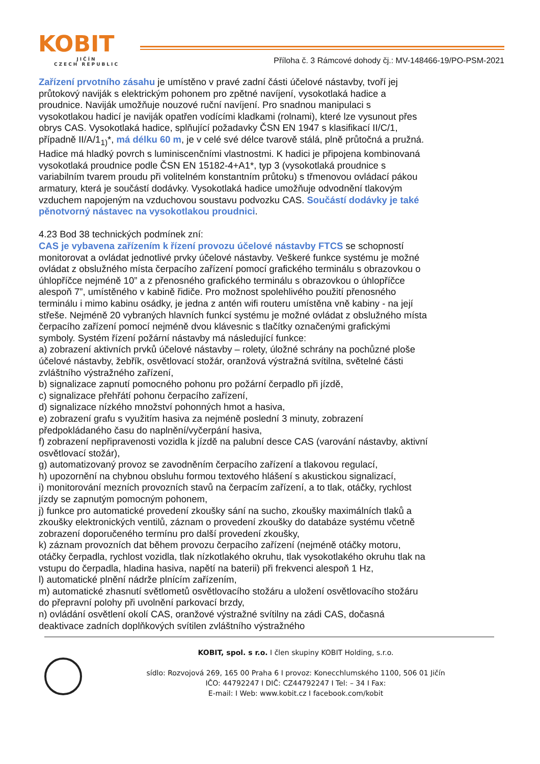KOBIT
JIČÍN
CZECH REPUBLIC
Příloha č. 3 Rámcové dohody čj.: MV-148466-19/PO-PSM-2021
Zařízení prvotního zásahu je umístěno v pravé zadní části účelové nástavby, tvoří jej průtokový naviják s elektrickým pohonem pro zpětné navíjení, vysokotlaká hadice a proudnice. Naviják umožňuje nouzové ruční navíjení. Pro snadnou manipulaci s vysokotlakou hadicí je naviják opatřen vodícími kladkami (rolnami), které lze vysunout přes obrys CAS. Vysokotlaká hadice, splňující požadavky ČSN EN 1947 s klasifikací II/C/1, případně II/A/1<sub>1)</sub>*, má délku 60 m, je v celé své délce tvarově stálá, plně průtočná a pružná. Hadice má hladký povrch s luminiscenčními vlastnostmi. K hadici je připojena kombinovaná vysokotlaká proudnice podle ČSN EN 15182-4+A1*, typ 3 (vysokotlaká proudnice s variabilním tvarem proudu při volitelném konstantním průtoku) s třmenovou ovládací pákou armatury, která je součástí dodávky. Vysokotlaká hadice umožňuje odvodnění tlakovým vzduchem napojeným na vzduchovou soustavu podvozku CAS. Součástí dodávky je také pěnotvorný nástavec na vysokotlakou proudnici.
4.23 Bod 38 technických podmínek zní:
CAS je vybavena zařízením k řízení provozu účelové nástavby FTCS se schopností monitorovat a ovládat jednotlivé prvky účelové nástavby. Veškeré funkce systému je možné ovládat z obslužného místa čerpacího zařízení pomocí grafického terminálu s obrazovkou o úhlopříčce nejméně 10” a z přenosného grafického terminálu s obrazovkou o úhlopříčce alespoň 7”, umístěného v kabině řidiče. Pro možnost spolehlivého použití přenosného terminálu i mimo kabinu osádky, je jedna z antén wifi routeru umístěna vně kabiny - na její střeše. Nejméně 20 vybraných hlavních funkcí systému je možné ovládat z obslužného místa čerpacího zařízení pomocí nejméně dvou klávesnic s tlačítky označenými grafickými symboly. Systém řízení požární nástavby má následující funkce:
a) zobrazení aktivních prvků účelové nástavby – rolety, úložné schrány na pochůzné ploše účelové nástavby, žebřík, osvětlovací stožár, oranžová výstražná svítilna, světelné části zvláštního výstražného zařízení,
b) signalizace zapnutí pomocného pohonu pro požární čerpadlo při jízdě,
c) signalizace přehřátí pohonu čerpacího zařízení,
d) signalizace nízkého množství pohonných hmot a hasiva,
e) zobrazení grafu s využitím hasiva za nejméně poslední 3 minuty, zobrazení předpokládaného času do naplnění/vyčerpání hasiva,
f) zobrazení nepřipravenosti vozidla k jízdě na palubní desce CAS (varování nástavby, aktivní osvětlovací stožár),
g) automatizovaný provoz se zavodněním čerpacího zařízení a tlakovou regulací,
h) upozornění na chybnou obsluhu formou textového hlášení s akustickou signalizací,
i) monitorování mezních provozních stavů na čerpacím zařízení, a to tlak, otáčky, rychlost jízdy se zapnutým pomocným pohonem,
j) funkce pro automatické provedení zkoušky sání na sucho, zkoušky maximálních tlaků a zkoušky elektronických ventilů, záznam o provedení zkoušky do databáze systému včetně zobrazení doporučeného termínu pro další provedení zkoušky,
k) záznam provozních dat během provozu čerpacího zařízení (nejméně otáčky motoru, otáčky čerpadla, rychlost vozidla, tlak nízkotlakého okruhu, tlak vysokotlakého okruhu tlak na vstupu do čerpadla, hladina hasiva, napětí na baterii) při frekvenci alespoň 1 Hz,
l) automatické plnění nádrže plnícím zařízením,
m) automatické zhasnutí světlometů osvětlovacího stožáru a uložení osvětlovacího stožáru do přepravní polohy při uvolnění parkovací brzdy,
n) ovládání osvětlení okolí CAS, oranžové výstražné svítilny na zádi CAS, dočasná deaktivace zadních doplňkových svítilen zvláštního výstražného
KOBIT, spol. s r.o. I člen skupiny KOBIT Holding, s.r.o.
sídlo: Rozvojová 269, 165 00 Praha 6 I provoz: Konecchlumského 1100, 506 01 Jičín
IČO: 44792247 I DIČ: CZ44792247 I Tel: – 34 I Fax:
E-mail: I Web: www.kobit.cz I facebook.com/kobit